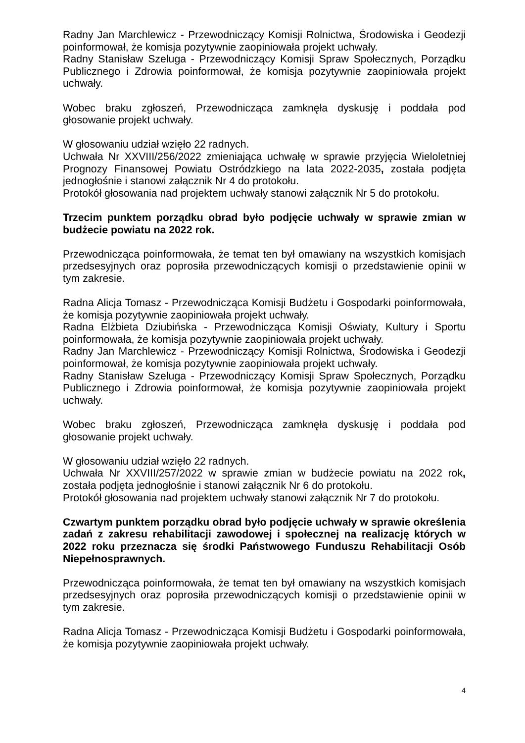Radny Jan Marchlewicz - Przewodniczący Komisji Rolnictwa, Środowiska i Geodezji poinformował, że komisja pozytywnie zaopiniowała projekt uchwały.
Radny Stanisław Szeluga - Przewodniczący Komisji Spraw Społecznych, Porządku Publicznego i Zdrowia poinformował, że komisja pozytywnie zaopiniowała projekt uchwały.
Wobec braku zgłoszeń, Przewodnicząca zamknęła dyskusję i poddała pod głosowanie projekt uchwały.
W głosowaniu udział wzięło 22 radnych.
Uchwała Nr XXVIII/256/2022 zmieniająca uchwałę w sprawie przyjęcia Wieloletniej Prognozy Finansowej Powiatu Ostródzkiego na lata 2022-2035, została podjęta jednogłośnie i stanowi załącznik Nr 4 do protokołu.
Protokół głosowania nad projektem uchwały stanowi załącznik Nr 5 do protokołu.
Trzecim punktem porządku obrad było podjęcie uchwały w sprawie zmian w budżecie powiatu na 2022 rok.
Przewodnicząca poinformowała, że temat ten był omawiany na wszystkich komisjach przedsesyjnych oraz poprosiła przewodniczących komisji o przedstawienie opinii w tym zakresie.
Radna Alicja Tomasz - Przewodnicząca Komisji Budżetu i Gospodarki poinformowała, że komisja pozytywnie zaopiniowała projekt uchwały.
Radna Elżbieta Dziubińska - Przewodnicząca Komisji Oświaty, Kultury i Sportu poinformowała, że komisja pozytywnie zaopiniowała projekt uchwały.
Radny Jan Marchlewicz - Przewodniczący Komisji Rolnictwa, Środowiska i Geodezji poinformował, że komisja pozytywnie zaopiniowała projekt uchwały.
Radny Stanisław Szeluga - Przewodniczący Komisji Spraw Społecznych, Porządku Publicznego i Zdrowia poinformował, że komisja pozytywnie zaopiniowała projekt uchwały.
Wobec braku zgłoszeń, Przewodnicząca zamknęła dyskusję i poddała pod głosowanie projekt uchwały.
W głosowaniu udział wzięło 22 radnych.
Uchwała Nr XXVIII/257/2022 w sprawie zmian w budżecie powiatu na 2022 rok, została podjęta jednogłośnie i stanowi załącznik Nr 6 do protokołu.
Protokół głosowania nad projektem uchwały stanowi załącznik Nr 7 do protokołu.
Czwartym punktem porządku obrad było podjęcie uchwały w sprawie określenia zadań z zakresu rehabilitacji zawodowej i społecznej na realizację których w 2022 roku przeznacza się środki Państwowego Funduszu Rehabilitacji Osób Niepełnosprawnych.
Przewodnicząca poinformowała, że temat ten był omawiany na wszystkich komisjach przedsesyjnych oraz poprosiła przewodniczących komisji o przedstawienie opinii w tym zakresie.
Radna Alicja Tomasz - Przewodnicząca Komisji Budżetu i Gospodarki poinformowała, że komisja pozytywnie zaopiniowała projekt uchwały.
4